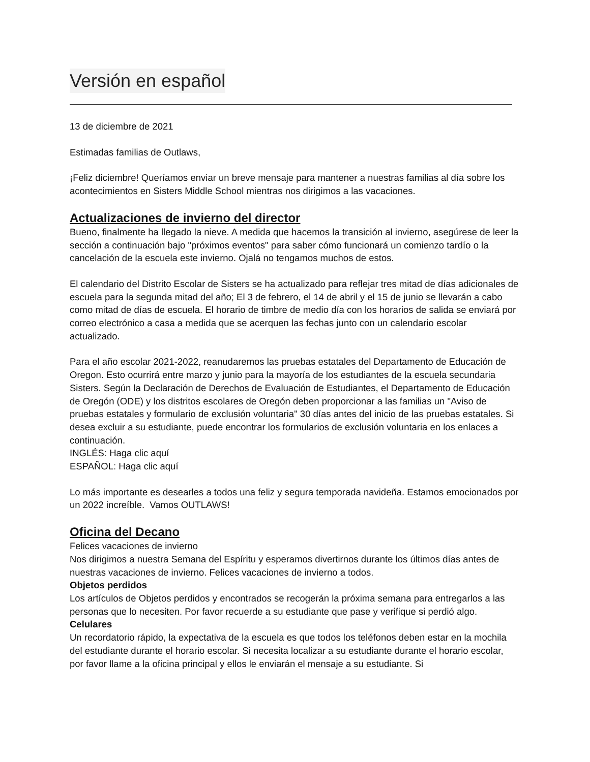Versión en español
13 de diciembre de 2021
Estimadas familias de Outlaws,
¡Feliz diciembre! Queríamos enviar un breve mensaje para mantener a nuestras familias al día sobre los acontecimientos en Sisters Middle School mientras nos dirigimos a las vacaciones.
Actualizaciones de invierno del director
Bueno, finalmente ha llegado la nieve. A medida que hacemos la transición al invierno, asegúrese de leer la sección a continuación bajo "próximos eventos" para saber cómo funcionará un comienzo tardío o la cancelación de la escuela este invierno. Ojalá no tengamos muchos de estos.
El calendario del Distrito Escolar de Sisters se ha actualizado para reflejar tres mitad de días adicionales de escuela para la segunda mitad del año; El 3 de febrero, el 14 de abril y el 15 de junio se llevarán a cabo como mitad de días de escuela. El horario de timbre de medio día con los horarios de salida se enviará por correo electrónico a casa a medida que se acerquen las fechas junto con un calendario escolar actualizado.
Para el año escolar 2021-2022, reanudaremos las pruebas estatales del Departamento de Educación de Oregon. Esto ocurrirá entre marzo y junio para la mayoría de los estudiantes de la escuela secundaria Sisters. Según la Declaración de Derechos de Evaluación de Estudiantes, el Departamento de Educación de Oregón (ODE) y los distritos escolares de Oregón deben proporcionar a las familias un "Aviso de pruebas estatales y formulario de exclusión voluntaria" 30 días antes del inicio de las pruebas estatales. Si desea excluir a su estudiante, puede encontrar los formularios de exclusión voluntaria en los enlaces a continuación.
INGLÉS: Haga clic aquí
ESPAÑOL: Haga clic aquí
Lo más importante es desearles a todos una feliz y segura temporada navideña. Estamos emocionados por un 2022 increíble. Vamos OUTLAWS!
Oficina del Decano
Felices vacaciones de invierno
Nos dirigimos a nuestra Semana del Espíritu y esperamos divertirnos durante los últimos días antes de nuestras vacaciones de invierno. Felices vacaciones de invierno a todos.
Objetos perdidos
Los artículos de Objetos perdidos y encontrados se recogerán la próxima semana para entregarlos a las personas que lo necesiten. Por favor recuerde a su estudiante que pase y verifique si perdió algo.
Celulares
Un recordatorio rápido, la expectativa de la escuela es que todos los teléfonos deben estar en la mochila del estudiante durante el horario escolar. Si necesita localizar a su estudiante durante el horario escolar, por favor llame a la oficina principal y ellos le enviarán el mensaje a su estudiante. Si